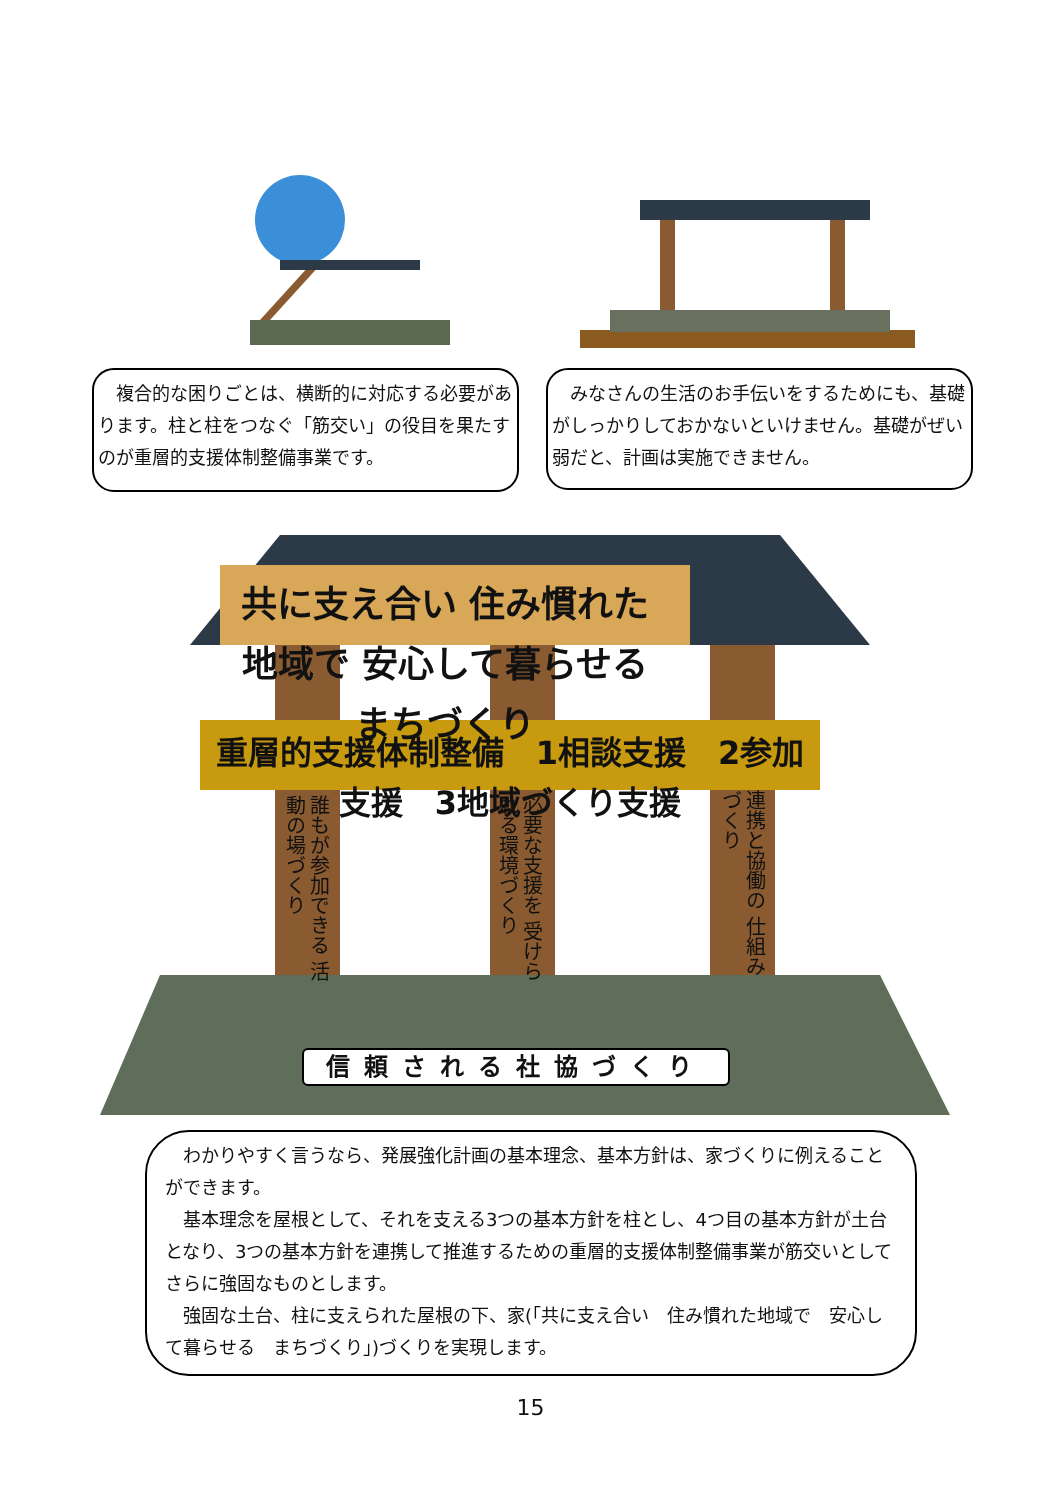複合的な困りごとは、横断的に対応する必要があります。柱と柱をつなぐ「筋交い」の役目を果たすのが重層的支援体制整備事業です。
　みなさんの生活のお手伝いをするためにも、基礎がしっかりしておかないといけません。基礎がぜい弱だと、計画は実施できません。
共に支え合い 住み慣れた地域で 安心して暮らせる まちづくり
重層的支援体制整備　1相談支援　2参加支援　3地域づくり支援
誰もが参加できる 活動の場づくり
必要な支援を 受けられる環境づくり
連携と協働の 仕組みづくり
信頼される社協づくり
　わかりやすく言うなら、発展強化計画の基本理念、基本方針は、家づくりに例えることができます。
　基本理念を屋根として、それを支える3つの基本方針を柱とし、4つ目の基本方針が土台となり、3つの基本方針を連携して推進するための重層的支援体制整備事業が筋交いとしてさらに強固なものとします。
　強固な土台、柱に支えられた屋根の下、家(「共に支え合い　住み慣れた地域で　安心して暮らせる　まちづくり」)づくりを実現します。
15